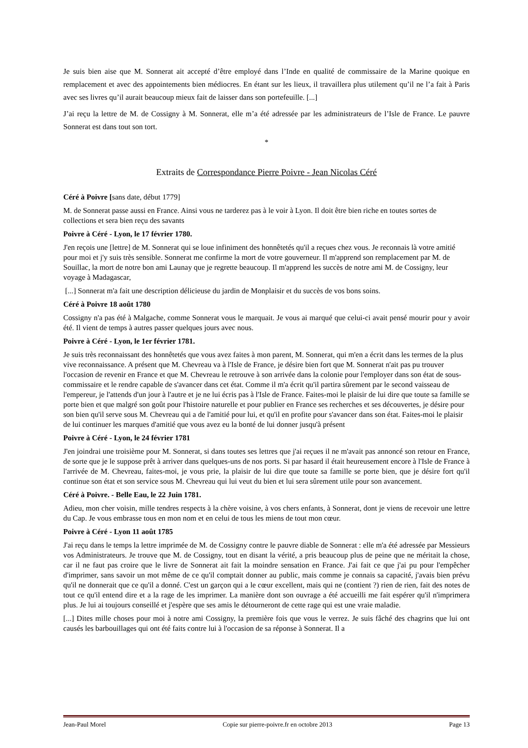Je suis bien aise que M. Sonnerat ait accepté d’être employé dans l’Inde en qualité de commissaire de la Marine quoique en remplacement et avec des appointements bien médiocres. En étant sur les lieux, il travaillera plus utilement qu’il ne l’a fait à Paris avec ses livres qu’il aurait beaucoup mieux fait de laisser dans son portefeuille. [...]
J’ai reçu la lettre de M. de Cossigny à M. Sonnerat, elle m’a été adressée par les administrateurs de l’Isle de France. Le pauvre Sonnerat est dans tout son tort.
*
Extraits de Correspondance Pierre Poivre - Jean Nicolas Céré
Céré à Poivre [sans date, début 1779]
M. de Sonnerat passe aussi en France. Ainsi vous ne tarderez pas à le voir à Lyon. Il doit être bien riche en toutes sortes de collections et sera bien reçu des savants
Poivre à Céré - Lyon, le 17 février 1780.
J'en reçois une [lettre] de M. Sonnerat qui se loue infiniment des honnêtetés qu'il a reçues chez vous. Je reconnais là votre amitié pour moi et j'y suis très sensible. Sonnerat me confirme la mort de votre gouverneur. Il m'apprend son remplacement par M. de Souillac, la mort de notre bon ami Launay que je regrette beaucoup. Il m'apprend les succès de notre ami M. de Cossigny, leur voyage à Madagascar,
[...] Sonnerat m'a fait une description délicieuse du jardin de Monplaisir et du succès de vos bons soins.
Céré à Poivre 18 août 1780
Cossigny n'a pas été à Malgache, comme Sonnerat vous le marquait. Je vous ai marqué que celui-ci avait pensé mourir pour y avoir été. Il vient de temps à autres passer quelques jours avec nous.
Poivre à Céré - Lyon, le 1er février 1781.
Je suis très reconnaissant des honnêtetés que vous avez faites à mon parent, M. Sonnerat, qui m'en a écrit dans les termes de la plus vive reconnaissance. A présent que M. Chevreau va à l'Isle de France, je désire bien fort que M. Sonnerat n'ait pas pu trouver l'occasion de revenir en France et que M. Chevreau le retrouve à son arrivée dans la colonie pour l'employer dans son état de sous-commissaire et le rendre capable de s'avancer dans cet état. Comme il m'a écrit qu'il partira sûrement par le second vaisseau de l'empereur, je l'attends d'un jour à l'autre et je ne lui écris pas à l'Isle de France. Faites-moi le plaisir de lui dire que toute sa famille se porte bien et que malgré son goût pour l'histoire naturelle et pour publier en France ses recherches et ses découvertes, je désire pour son bien qu'il serve sous M. Chevreau qui a de l'amitié pour lui, et qu'il en profite pour s'avancer dans son état. Faites-moi le plaisir de lui continuer les marques d'amitié que vous avez eu la bonté de lui donner jusqu'à présent
Poivre à Céré - Lyon, le 24 février 1781
J'en joindrai une troisième pour M. Sonnerat, si dans toutes ses lettres que j'ai reçues il ne m'avait pas annoncé son retour en France, de sorte que je le suppose prêt à arriver dans quelques-uns de nos ports. Si par hasard il était heureusement encore à l'Isle de France à l'arrivée de M. Chevreau, faites-moi, je vous prie, la plaisir de lui dire que toute sa famille se porte bien, que je désire fort qu'il continue son état et son service sous M. Chevreau qui lui veut du bien et lui sera sûrement utile pour son avancement.
Céré à Poivre. - Belle Eau, le 22 Juin 1781.
Adieu, mon cher voisin, mille tendres respects à la chère voisine, à vos chers enfants, à Sonnerat, dont je viens de recevoir une lettre du Cap. Je vous embrasse tous en mon nom et en celui de tous les miens de tout mon cœur.
Poivre à Céré - Lyon 11 août 1785
J'ai reçu dans le temps la lettre imprimée de M. de Cossigny contre le pauvre diable de Sonnerat : elle m'a été adressée par Messieurs vos Administrateurs. Je trouve que M. de Cossigny, tout en disant la vérité, a pris beaucoup plus de peine que ne méritait la chose, car il ne faut pas croire que le livre de Sonnerat ait fait la moindre sensation en France. J'ai fait ce que j'ai pu pour l'empêcher d'imprimer, sans savoir un mot même de ce qu'il comptait donner au public, mais comme je connais sa capacité, j'avais bien prévu qu'il ne donnerait que ce qu'il a donné. C'est un garçon qui a le cœur excellent, mais qui ne (contient ?) rien de rien, fait des notes de tout ce qu'il entend dire et a la rage de les imprimer. La manière dont son ouvrage a été accueilli me fait espérer qu'il n'imprimera plus. Je lui ai toujours conseillé et j'espère que ses amis le détourneront de cette rage qui est une vraie maladie.
[...] Dites mille choses pour moi à notre ami Cossigny, la première fois que vous le verrez. Je suis fâché des chagrins que lui ont causés les barbouillages qui ont été faits contre lui à l'occasion de sa réponse à Sonnerat. Il a
Jean-Paul Morel Copie sur pierre-poivre.fr en octobre 2013 Page 13